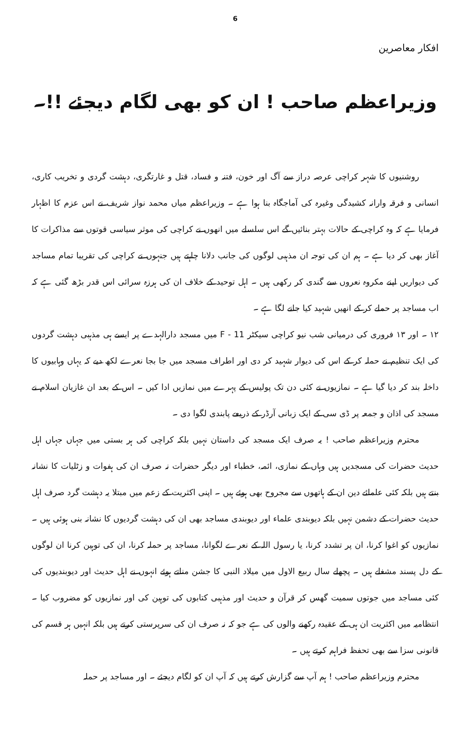6
افکار معاصرین
وزیراعظم صاحب ! ان کو بھی لگام دیجئے !!۔
روشنیوں کا شہر کراچی عرصہ دراز سے آگ اور خون، فتنہ و فساد، قتل و غارتگری، دہشت گردی و تخریب کاری، انسانی و فرقہ وارانہ کشیدگی وغیرہ کی آماجگاہ بنا ہوا ہے ۔ وزیراعظم میاں محمد نواز شریف نے اس عزم کا اظہار فرمایا ہے کہ وہ کراچی کے حالات بہتر بنائیں گے اس سلسلے میں انھوں نے کراچی کی موثر سیاسی قوتوں سے مذاکرات کا آغاز بھی کر دیا ہے ۔ ہم ان کی توجہ ان مذہبی لوگوں کی جانب دلانا چاہتے ہیں جنہوں نے کراچی کی تقریبا تمام مساجد کی دیواریں اپنے مکروہ نعروں سے گندی کر رکھی ہیں ۔ اہل توحید کے خلاف ان کی ہرزہ سرائی اس قدر بڑھ گئی ہے کہ اب مساجد پر حملے کر کے انھیں شہید کیا جانے لگا ہے ۔
۱۲ ۔ اور ۱۳ فروری کی درمیانی شب نیو کراچی سیکٹر F - 11 میں مسجد دارالہدے پر ایسے ہی مذہبی دہشت گردوں کی ایک تنظیم نے حملہ کر کے اس کی دیوار شہید کر دی اور اطراف مسجد میں جا بجا نعرے لکھ دیے کہ یہاں وہابیوں کا داخلہ بند کر دیا گیا ہے ۔ نمازیوں نے کئی دن تک پولیس کے پہرے میں نمازیں ادا کیں ۔ اس کے بعد ان غازیان اسلام نے مسجد کی اذان و جمعہ پر ڈی سی کے ایک زبانی آرڈر کے ذریعے پابندی لگوا دی ۔
محترم وزیراعظم صاحب ! یہ صرف ایک مسجد کی داستان نہیں بلکہ کراچی کی ہر بستی میں جہاں جہاں اہل حدیث حضرات کی مسجدیں ہیں وہاں کے نمازی، ائمہ، خطباء اور دیگر حضرات نہ صرف ان کی ہفوات و زٹلیات کا نشانہ بنتے ہیں بلکہ کئی علمائے دین ان کے ہاتھوں سے مجروح بھی ہوئے ہیں ۔ اپنی اکثریت کے زعم میں مبتلا یہ دہشت گرد صرف اہل حدیث حضرات کے دشمن نہیں بلکہ دیوبندی علماء اور دیوبندی مساجد بھی ان کی دہشت گردیوں کا نشانہ بنی ہوئی ہیں ۔ نمازیوں کو اغوا کرنا، ان پر تشدد کرنا، یا رسول اللہ کے نعرے لگوانا، مساجد پر حملہ کرنا، ان کی توہین کرنا ان لوگوں کے دل پسند مشغلے ہیں ۔ پچھلے سال ربیع الاول میں میلاد النبی کا جشن مناتے ہوئے انہوں نے اہل حدیث اور دیوبندیوں کی کئی مساجد میں جوتوں سمیت گھس کر قرآن و حدیث اور مذہبی کتابوں کی توہین کی اور نمازیوں کو مضروب کیا ۔ انتظامیہ میں اکثریت ان ہی کے عقیدہ رکھنے والوں کی ہے جو کہ نہ صرف ان کی سرپرستی کرتے ہیں بلکہ انہیں ہر قسم کی قانونی سزا سے بھی تحفظ فراہم کرتے ہیں ۔
محترم وزیراعظم صاحب ! ہم آپ سے گزارش کرتے ہیں کہ آپ ان کو لگام دیجئے ۔ اور مساجد پر حملہ